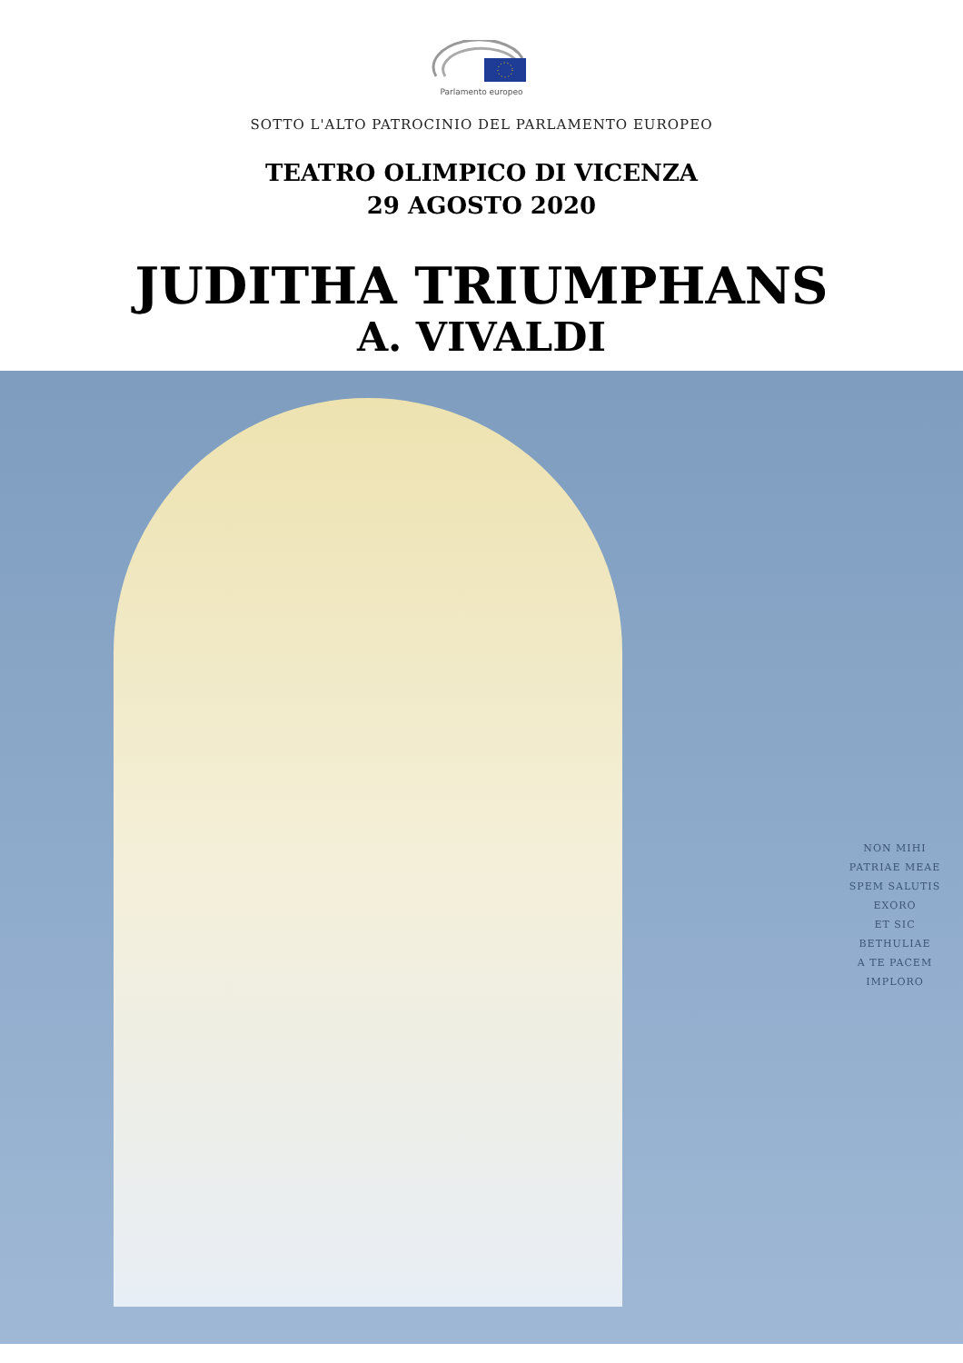Parlamento europeo
SOTTO L'ALTO PATROCINIO DEL PARLAMENTO EUROPEO
TEATRO OLIMPICO DI VICENZA
29 AGOSTO 2020
JUDITHA TRIUMPHANS
A. VIVALDI
NON MIHI
PATRIAE MEAE
SPEM SALUTIS
EXORO
ET SIC BETHULIAE
A TE PACEM
IMPLORO